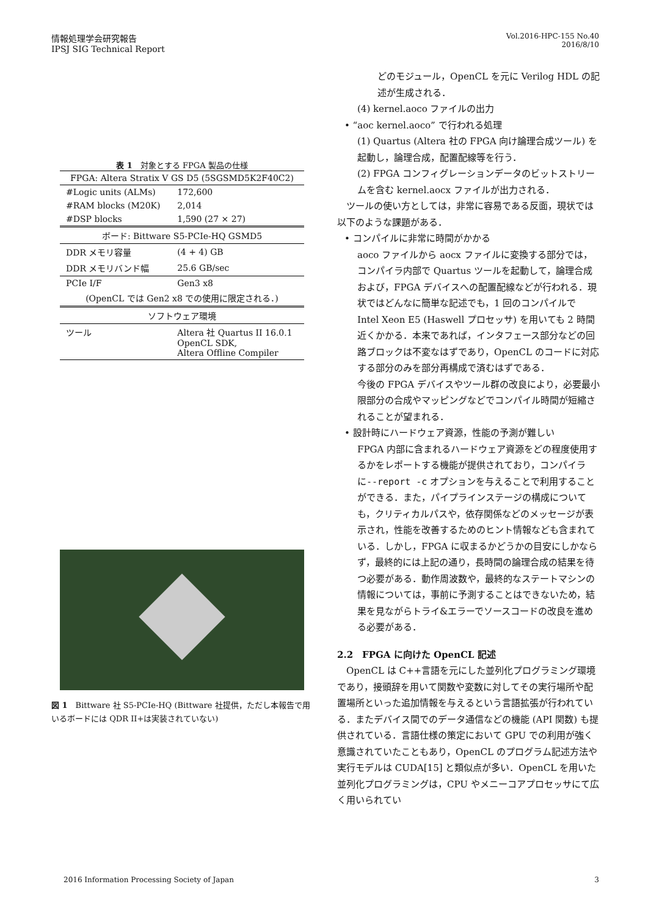情報処理学会研究報告
IPSJ SIG Technical Report
Vol.2016-HPC-155 No.40
2016/8/10
表 1　対象とする FPGA 製品の仕様
| FPGA: Altera Stratix V GS D5 (5SGSMD5K2F40C2) | |
| #Logic units (ALMs) | 172,600 |
| #RAM blocks (M20K) | 2,014 |
| #DSP blocks | 1,590 (27 × 27) |
| ボード: Bittware S5-PCIe-HQ GSMD5 | |
| DDR メモリ容量 | (4 + 4) GB |
| DDR メモリバンド幅 | 25.6 GB/sec |
| PCIe I/F | Gen3 x8 |
| (OpenCL では Gen2 x8 での使用に限定される．) | |
| ソフトウェア環境 | |
| ツール | Altera 社 Quartus II 16.0.1 OpenCL SDK, Altera Offline Compiler |
図 1　Bittware 社 S5-PCIe-HQ (Bittware 社提供，ただし本報告で用いるボードには QDR II+は実装されていない)
どのモジュール，OpenCL を元に Verilog HDL の記述が生成される．
(4) kernel.aoco ファイルの出力
• “aoc kernel.aoco” で行われる処理
(1) Quartus (Altera 社の FPGA 向け論理合成ツール) を起動し，論理合成，配置配線等を行う．
(2) FPGA コンフィグレーションデータのビットストリームを含む kernel.aocx ファイルが出力される．
　ツールの使い方としては，非常に容易である反面，現状では以下のような課題がある．
• コンパイルに非常に時間がかかる
aoco ファイルから aocx ファイルに変換する部分では，コンパイラ内部で Quartus ツールを起動して，論理合成および，FPGA デバイスへの配置配線などが行われる．現状ではどんなに簡単な記述でも，1 回のコンパイルで Intel Xeon E5 (Haswell プロセッサ) を用いても 2 時間近くかかる．本来であれば，インタフェース部分などの回路ブロックは不変なはずであり，OpenCL のコードに対応する部分のみを部分再構成で済むはずである．
今後の FPGA デバイスやツール群の改良により，必要最小限部分の合成やマッピングなどでコンパイル時間が短縮されることが望まれる．
• 設計時にハードウェア資源，性能の予測が難しい
FPGA 内部に含まれるハードウェア資源をどの程度使用するかをレポートする機能が提供されており，コンパイラに--report -c オプションを与えることで利用することができる．また，パイプラインステージの構成についても，クリティカルパスや，依存関係などのメッセージが表示され，性能を改善するためのヒント情報なども含まれている．しかし，FPGA に収まるかどうかの目安にしかならず，最終的には上記の通り，長時間の論理合成の結果を待つ必要がある．動作周波数や，最終的なステートマシンの情報については，事前に予測することはできないため，結果を見ながらトライ&エラーでソースコードの改良を進める必要がある．
2.2　FPGA に向けた OpenCL 記述
　OpenCL は C++言語を元にした並列化プログラミング環境であり，接頭辞を用いて関数や変数に対してその実行場所や配置場所といった追加情報を与えるという言語拡張が行われている．またデバイス間でのデータ通信などの機能 (API 関数) も提供されている．言語仕様の策定において GPU での利用が強く意識されていたこともあり，OpenCL のプログラム記述方法や実行モデルは CUDA[15] と類似点が多い．OpenCL を用いた並列化プログラミングは，CPU やメニーコアプロセッサにて広く用いられてい
2016 Information Processing Society of Japan
3